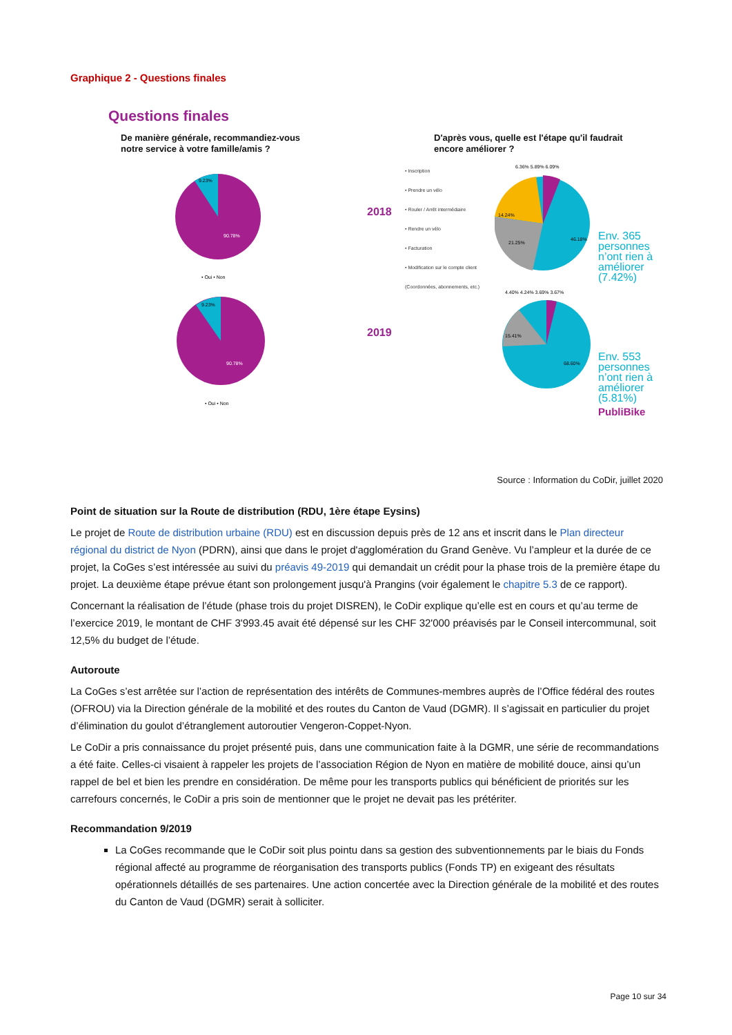Graphique 2 - Questions finales
Questions finales
De manière générale, recommandiez-vous
notre service à votre famille/amis ?
9.23%
90.78%
• Oui • Non
9.23%
90.78%
• Oui • Non
D'après vous, quelle est l'étape qu'il faudrait
encore améliorer ?
2018
2019
• Inscription
• Prendre un vélo
• Rouler / Arrêt intermédiaire
• Rendre un vélo
• Facturation
• Modification sur le compte client (Coordonnées, abonnements, etc.)
14.24%
21.25%
46.18%
6.36% 5.89% 6.09%
15.41%
68.60%
4.40% 4.24% 3.69% 3.67%
Env. 365 personnes n’ont rien à améliorer (7.42%)
Env. 553 personnes n’ont rien à améliorer (5.81%)
PubliBike
Source : Information du CoDir, juillet 2020
Point de situation sur la Route de distribution (RDU, 1ère étape Eysins)
Le projet de Route de distribution urbaine (RDU) est en discussion depuis près de 12 ans et inscrit dans le Plan directeur régional du district de Nyon (PDRN), ainsi que dans le projet d'agglomération du Grand Genève. Vu l’ampleur et la durée de ce projet, la CoGes s’est intéressée au suivi du préavis 49-2019 qui demandait un crédit pour la phase trois de la première étape du projet. La deuxième étape prévue étant son prolongement jusqu'à Prangins (voir également le chapitre 5.3 de ce rapport).
Concernant la réalisation de l’étude (phase trois du projet DISREN), le CoDir explique qu’elle est en cours et qu’au terme de l’exercice 2019, le montant de CHF 3'993.45 avait été dépensé sur les CHF 32'000 préavisés par le Conseil intercommunal, soit 12,5% du budget de l’étude.
Autoroute
La CoGes s’est arrêtée sur l’action de représentation des intérêts de Communes-membres auprès de l’Office fédéral des routes (OFROU) via la Direction générale de la mobilité et des routes du Canton de Vaud (DGMR). Il s’agissait en particulier du projet d’élimination du goulot d’étranglement autoroutier Vengeron-Coppet-Nyon.
Le CoDir a pris connaissance du projet présenté puis, dans une communication faite à la DGMR, une série de recommandations a été faite. Celles-ci visaient à rappeler les projets de l’association Région de Nyon en matière de mobilité douce, ainsi qu’un rappel de bel et bien les prendre en considération. De même pour les transports publics qui bénéficient de priorités sur les carrefours concernés, le CoDir a pris soin de mentionner que le projet ne devait pas les prétériter.
Recommandation 9/2019
La CoGes recommande que le CoDir soit plus pointu dans sa gestion des subventionnements par le biais du Fonds régional affecté au programme de réorganisation des transports publics (Fonds TP) en exigeant des résultats opérationnels détaillés de ses partenaires. Une action concertée avec la Direction générale de la mobilité et des routes du Canton de Vaud (DGMR) serait à solliciter.
Page 10 sur 34